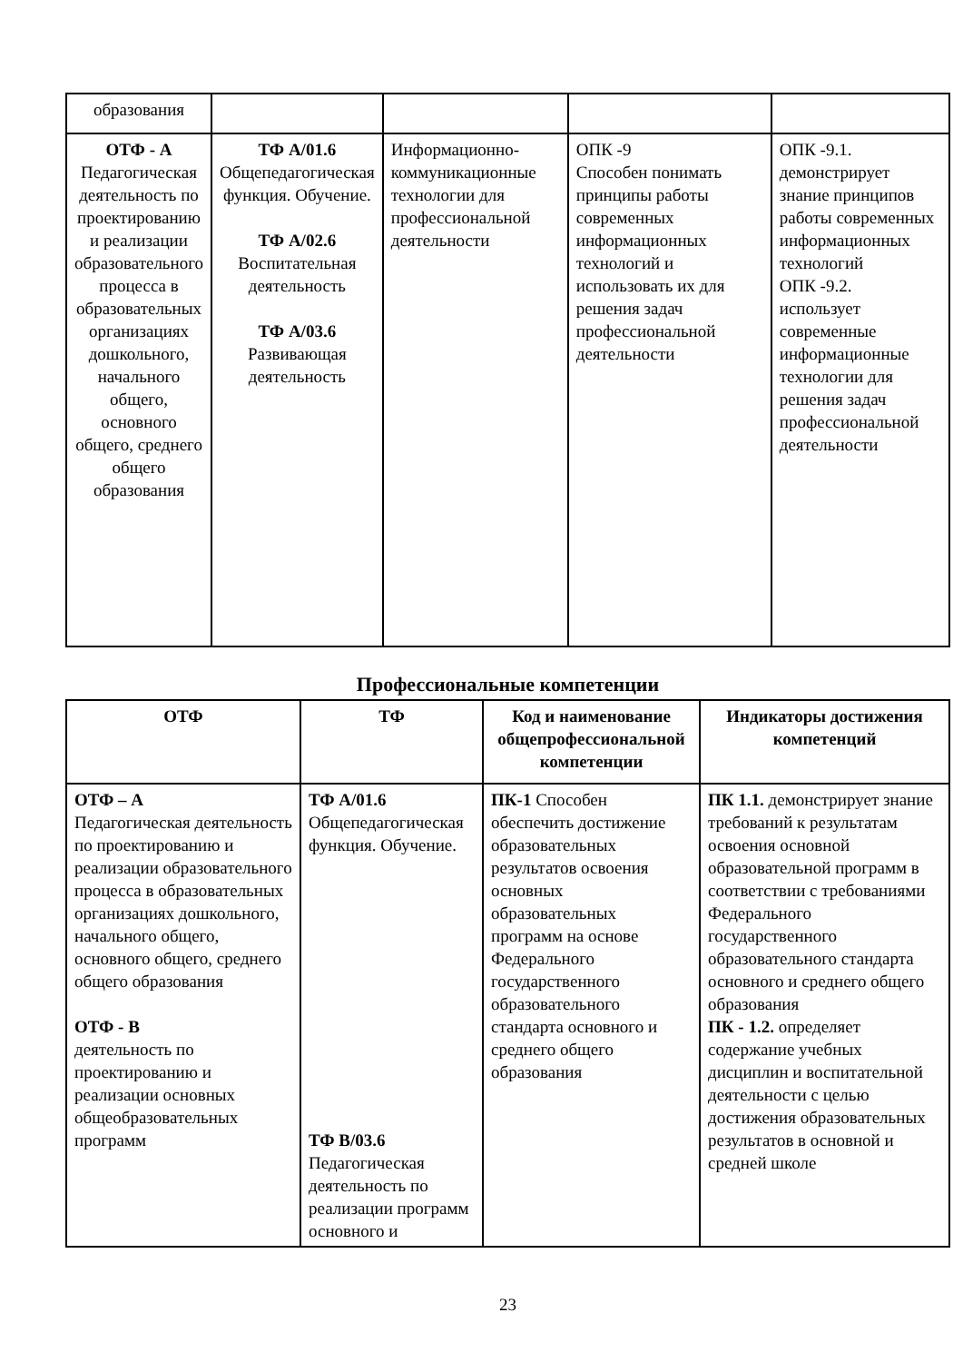| образования | | | | |
| ОТФ - А Педагогическая деятельность по проектированию и реализации образовательного процесса в образовательных организациях дошкольного, начального общего, основного общего, среднего общего образования | ТФ А/01.6 Общепедагогическая функция. Обучение. ТФ А/02.6 Воспитательная деятельность ТФ А/03.6 Развивающая деятельность | Информационно-коммуникационные технологии для профессиональной деятельности | ОПК -9 Способен понимать принципы работы современных информационных технологий и использовать их для решения задач профессиональной деятельности | ОПК -9.1. демонстрирует знание принципов работы современных информационных технологий ОПК -9.2. использует современные информационные технологии для решения задач профессиональной деятельности |
Профессиональные компетенции
| ОТФ | ТФ | Код и наименование общепрофессиональной компетенции | Индикаторы достижения компетенций |
| --- | --- | --- | --- |
| ОТФ – А Педагогическая деятельность по проектированию и реализации образовательного процесса в образовательных организациях дошкольного, начального общего, основного общего, среднего общего образования ОТФ - В деятельность по проектированию и реализации основных общеобразовательных программ | ТФ А/01.6 Общепедагогическая функция. Обучение. ТФ В/03.6 Педагогическая деятельность по реализации программ основного и | ПК-1 Способен обеспечить достижение образовательных результатов освоения основных образовательных программ на основе Федерального государственного образовательного стандарта основного и среднего общего образования | ПК 1.1. демонстрирует знание требований к результатам освоения основной образовательной программ в соответствии с требованиями Федерального государственного образовательного стандарта основного и среднего общего образования ПК - 1.2. определяет содержание учебных дисциплин и воспитательной деятельности с целью достижения образовательных результатов в основной и средней школе |
23